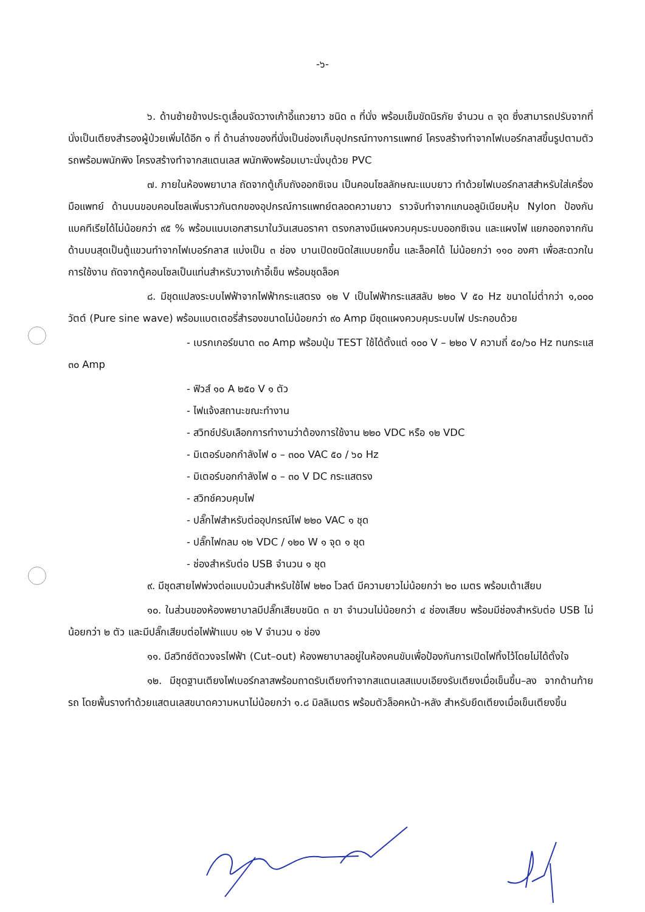-๖-
๖. ด้านซ้ายข้างประตูเลื่อนจัดวางเก้าอี้แถวยาว ชนิด ๓ ที่นั่ง พร้อมเข็มขัดนิรภัย จำนวน ๓ จุด ซึ่งสามารถปรับจากที่นั่งเป็นเตียงสำรองผู้ป่วยเพิ่มได้อีก ๑ ที่ ด้านล่างของที่นั่งเป็นช่องเก็บอุปกรณ์ทางการแพทย์ โครงสร้างทำจากไฟเบอร์กลาสขึ้นรูปตามตัวรถพร้อมพนักพิง โครงสร้างทำจากสแตนเลส พนักพิงพร้อมเบาะนั่งบุด้วย PVC
๗. ภายในห้องพยาบาล ถัดจากตู้เก็บถังออกซิเจน เป็นคอนโซลลักษณะแบบยาว ทำด้วยไฟเบอร์กลาสสำหรับใส่เครื่องมือแพทย์ ด้านบนขอบคอนโซลเพิ่มราวกันตกของอุปกรณ์การแพทย์ตลอดความยาว ราวจับทำจากแกนอลูมิเนียมหุ้ม Nylon ป้องกันแบคทีเรียได้ไม่น้อยกว่า ๙๕ % พร้อมแนบเอกสารมาในวันเสนอราคา ตรงกลางมีแผงควบคุมระบบออกซิเจน และแผงไฟ แยกออกจากกัน ด้านบนสุดเป็นตู้แขวนทำจากไฟเบอร์กลาส แบ่งเป็น ๓ ช่อง บานเปิดชนิดใสแบบยกขึ้น และล็อคได้ ไม่น้อยกว่า ๑๑๐ องศา เพื่อสะดวกในการใช้งาน ถัดจากตู้คอนโซลเป็นแท่นสำหรับวางเก้าอี้เข็น พร้อมชุดล็อค
๘. มีชุดแปลงระบบไฟฟ้าจากไฟฟ้ากระแสตรง ๑๒ V เป็นไฟฟ้ากระแสสลับ ๒๒๐ V ๕๐ Hz ขนาดไม่ต่ำกว่า ๑,๐๐๐ วัตต์ (Pure sine wave) พร้อมแบตเตอรี่สำรองขนาดไม่น้อยกว่า ๙๐ Amp มีชุดแผงควบคุมระบบไฟ ประกอบด้วย
- เบรกเกอร์ขนาด ๓๐ Amp พร้อมปุ่ม TEST ใช้ได้ตั้งแต่ ๑๐๐ V – ๒๒๐ V ความถี่ ๕๐/๖๐ Hz ทนกระแส ๓๐ Amp
- ฟิวส์ ๑๐ A ๒๕๐ V ๑ ตัว
- ไฟแจ้งสถานะขณะทำงาน
- สวิทช์ปรับเลือกการทำงานว่าต้องการใช้งาน ๒๒๐ VDC หรือ ๑๒ VDC
- มิเตอร์บอกกำลังไฟ ๐ – ๓๐๐ VAC ๕๐ / ๖๐ Hz
- มิเตอร์บอกกำลังไฟ ๐ – ๓๐ V DC กระแสตรง
- สวิทช์ควบคุมไฟ
- ปลั๊กไฟสำหรับต่ออุปกรณ์ไฟ ๒๒๐ VAC ๑ ชุด
- ปลั๊กไฟกลม ๑๒ VDC / ๑๒๐ W ๑ จุด ๑ ชุด
- ช่องสำหรับต่อ USB จำนวน ๑ ชุด
๙. มีชุดสายไฟพ่วงต่อแบบม้วนสำหรับใช้ไฟ ๒๒๐ โวลต์ มีความยาวไม่น้อยกว่า ๒๐ เมตร พร้อมเต้าเสียบ
๑๐. ในส่วนของห้องพยาบาลมีปลั๊กเสียบชนิด ๓ ขา จำนวนไม่น้อยกว่า ๔ ช่องเสียบ พร้อมมีช่องสำหรับต่อ USB ไม่น้อยกว่า ๒ ตัว และมีปลั๊กเสียบต่อไฟฟ้าแบบ ๑๒ V จำนวน ๑ ช่อง
๑๑. มีสวิทช์ตัดวงจรไฟฟ้า (Cut–out) ห้องพยาบาลอยู่ในห้องคนขับเพื่อป้องกันการเปิดไฟทิ้งไว้โดยไม่ได้ตั้งใจ
๑๒. มีชุดฐานเตียงไฟเบอร์กลาสพร้อมถาดรับเตียงทำจากสแตนเลสแบบเอียงรับเตียงเมื่อเข็นขึ้น–ลง จากด้านท้ายรถ โดยพื้นรางทำด้วยแสตนเลสขนาดความหนาไม่น้อยกว่า ๑.๘ มิลลิเมตร พร้อมตัวล็อคหน้า-หลัง สำหรับยึดเตียงเมื่อเข็นเตียงขึ้น